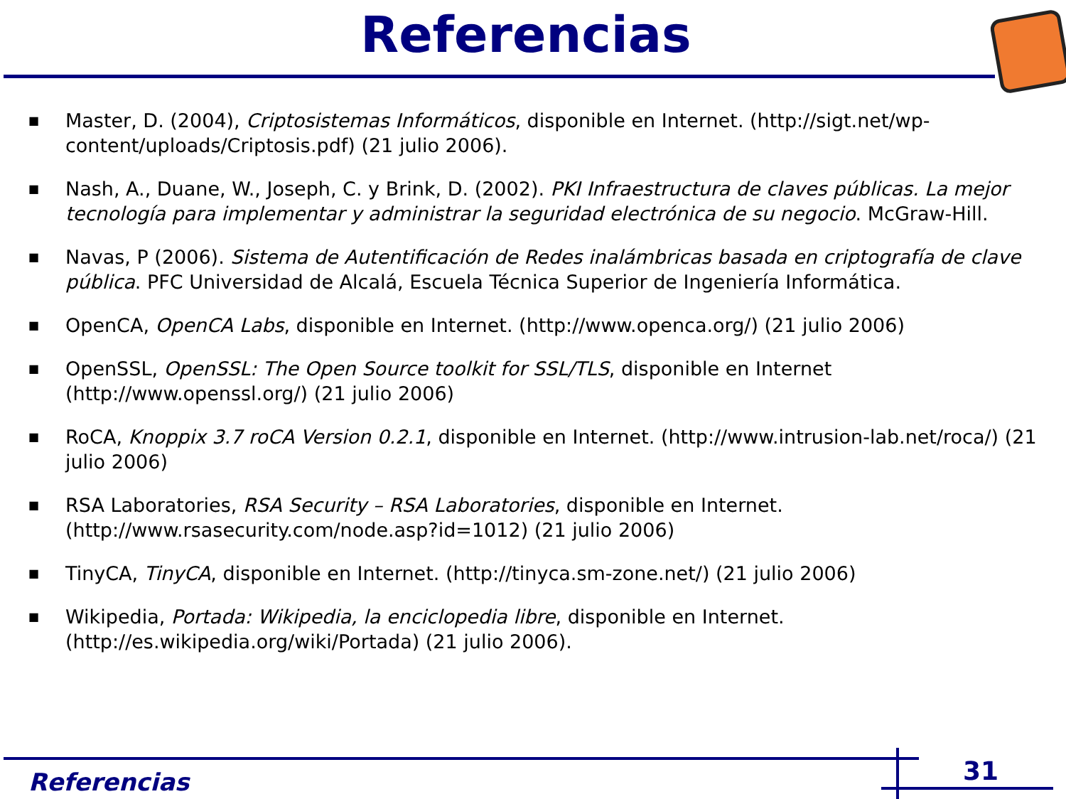Referencias
■ Master, D. (2004), Criptosistemas Informáticos, disponible en Internet. (http://sigt.net/wp-content/uploads/Criptosis.pdf) (21 julio 2006).
■ Nash, A., Duane, W., Joseph, C. y Brink, D. (2002). PKI Infraestructura de claves públicas. La mejor tecnología para implementar y administrar la seguridad electrónica de su negocio. McGraw-Hill.
■ Navas, P (2006). Sistema de Autentificación de Redes inalámbricas basada en criptografía de clave pública. PFC Universidad de Alcalá, Escuela Técnica Superior de Ingeniería Informática.
■ OpenCA, OpenCA Labs, disponible en Internet. (http://www.openca.org/) (21 julio 2006)
■ OpenSSL, OpenSSL: The Open Source toolkit for SSL/TLS, disponible en Internet (http://www.openssl.org/) (21 julio 2006)
■ RoCA, Knoppix 3.7 roCA Version 0.2.1, disponible en Internet. (http://www.intrusion-lab.net/roca/) (21 julio 2006)
■ RSA Laboratories, RSA Security – RSA Laboratories, disponible en Internet. (http://www.rsasecurity.com/node.asp?id=1012) (21 julio 2006)
■ TinyCA, TinyCA, disponible en Internet. (http://tinyca.sm-zone.net/) (21 julio 2006)
■ Wikipedia, Portada: Wikipedia, la enciclopedia libre, disponible en Internet. (http://es.wikipedia.org/wiki/Portada) (21 julio 2006).
Referencias 31